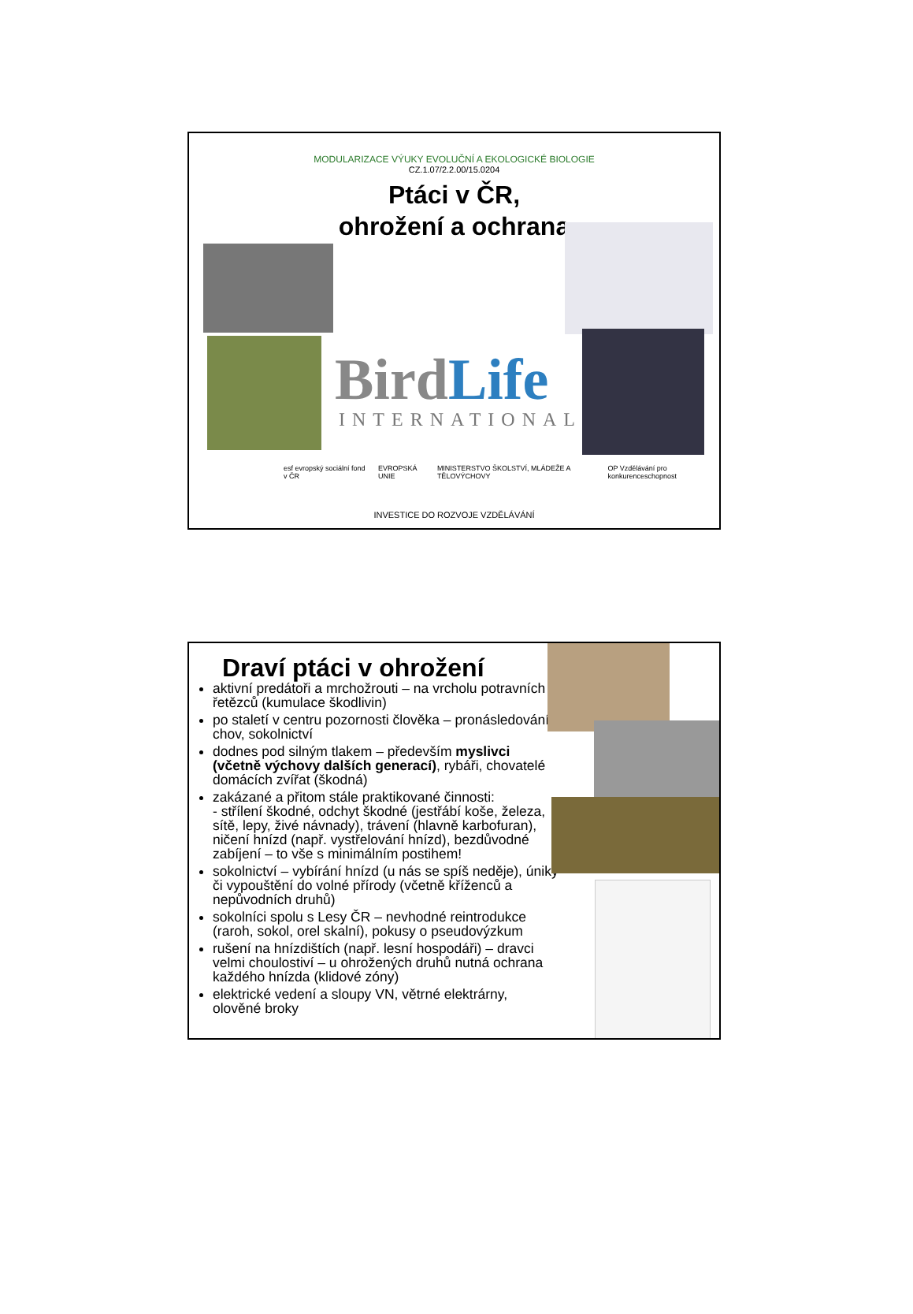MODULARIZACE VÝUKY EVOLUČNÍ A EKOLOGICKÉ BIOLOGIE
CZ.1.07/2.2.00/15.0204
Ptáci v ČR,
ohrožení a ochrana
BirdLife
INTERNATIONAL
esf evropský sociální fond v ČR EVROPSKÁ UNIE MINISTERSTVO ŠKOLSTVÍ, MLÁDEŽE A TĚLOVÝCHOVY OP Vzdělávání pro konkurenceschopnost
INVESTICE DO ROZVOJE VZDĚLÁVÁNÍ
Draví ptáci v ohrožení
aktivní predátoři a mrchožrouti – na vrcholu potravních řetězců (kumulace škodlivin)
po staletí v centru pozornosti člověka – pronásledování, chov, sokolnictví
dodnes pod silným tlakem – především myslivci (včetně výchovy dalších generací), rybáři, chovatelé domácích zvířat (škodná)
zakázané a přitom stále praktikované činnosti:
- střílení škodné, odchyt škodné (jestřábí koše, železa, sítě, lepy, živé návnady), trávení (hlavně karbofuran), ničení hnízd (např. vystřelování hnízd), bezdůvodné zabíjení – to vše s minimálním postihem!
sokolnictví – vybírání hnízd (u nás se spíš neděje), úniky či vypouštění do volné přírody (včetně kříženců a nepůvodních druhů)
sokolníci spolu s Lesy ČR – nevhodné reintrodukce (raroh, sokol, orel skalní), pokusy o pseudovýzkum
rušení na hnízdištích (např. lesní hospodáři) – dravci velmi choulostiví – u ohrožených druhů nutná ochrana každého hnízda (klidové zóny)
elektrické vedení a sloupy VN, větrné elektrárny, olověné broky